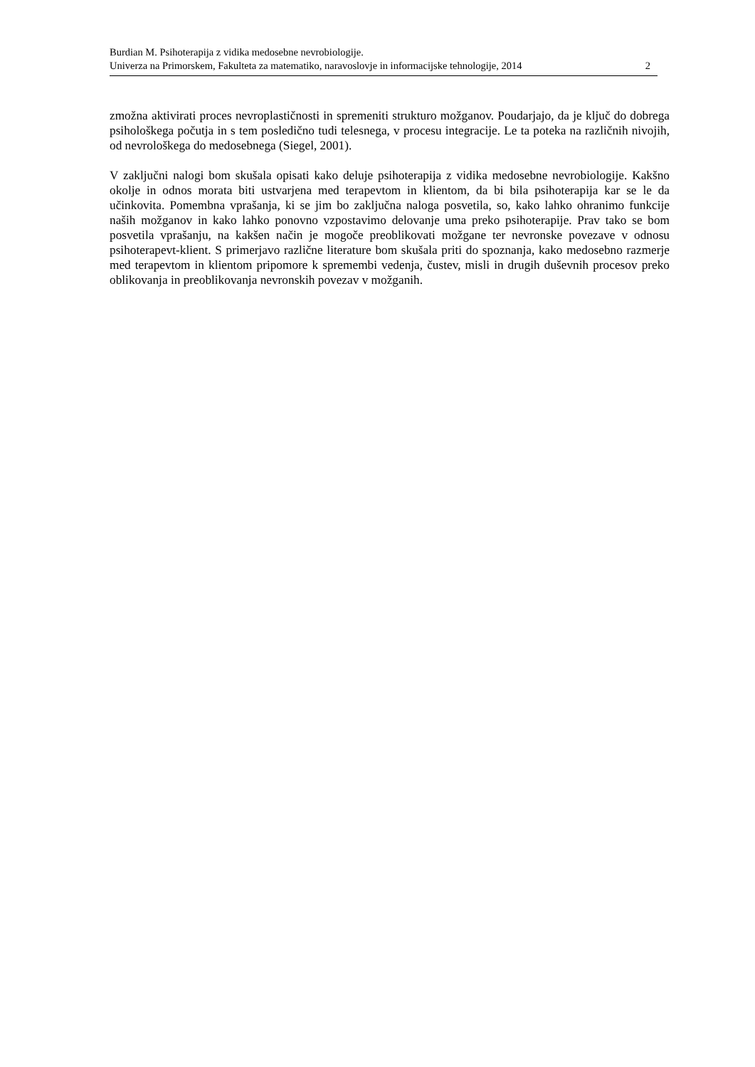Burdian M. Psihoterapija z vidika medosebne nevrobiologije.
Univerza na Primorskem, Fakulteta za matematiko, naravoslovje in informacijske tehnologije, 2014 2
zmožna aktivirati proces nevroplastičnosti in spremeniti strukturo možganov. Poudarjajo, da je ključ do dobrega psihološkega počutja in s tem posledično tudi telesnega, v procesu integracije. Le ta poteka na različnih nivojih, od nevrološkega do medosebnega (Siegel, 2001).
V zaključni nalogi bom skušala opisati kako deluje psihoterapija z vidika medosebne nevrobiologije. Kakšno okolje in odnos morata biti ustvarjena med terapevtom in klientom, da bi bila psihoterapija kar se le da učinkovita. Pomembna vprašanja, ki se jim bo zaključna naloga posvetila, so, kako lahko ohranimo funkcije naših možganov in kako lahko ponovno vzpostavimo delovanje uma preko psihoterapije. Prav tako se bom posvetila vprašanju, na kakšen način je mogoče preoblikovati možgane ter nevronske povezave v odnosu psihoterapevt-klient. S primerjavo različne literature bom skušala priti do spoznanja, kako medosebno razmerje med terapevtom in klientom pripomore k spremembi vedenja, čustev, misli in drugih duševnih procesov preko oblikovanja in preoblikovanja nevronskih povezav v možganih.